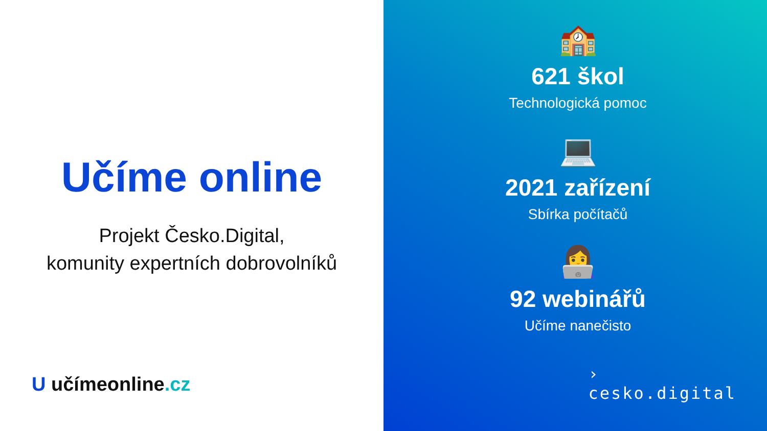Učíme online
Projekt Česko.Digital,
komunity expertních dobrovolníků
U učímeonline.cz
🏫
621 škol
Technologická pomoc
💻
2021 zařízení
Sbírka počítačů
👩‍💻
92 webinářů
Učíme nanečisto
›
cesko.digital